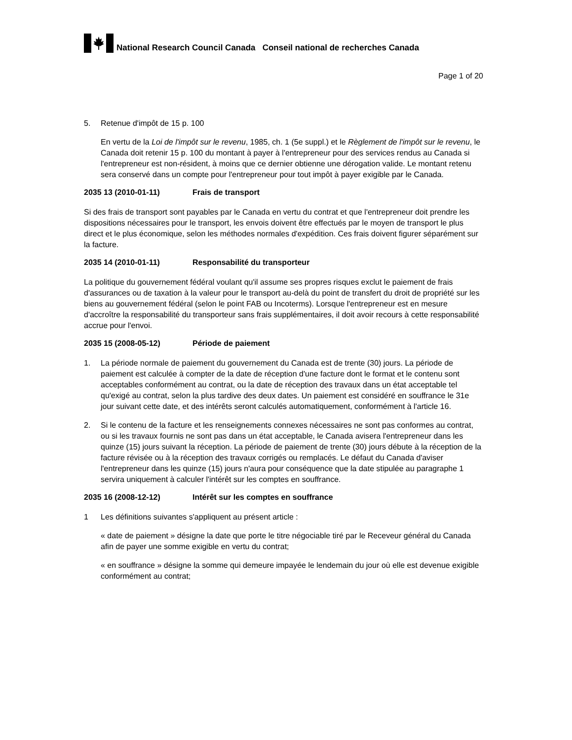National Research Council Canada Conseil national de recherches Canada
Page 1 of 20
5. Retenue d'impôt de 15 p. 100
En vertu de la Loi de l'impôt sur le revenu, 1985, ch. 1 (5e suppl.) et le Règlement de l'impôt sur le revenu, le Canada doit retenir 15 p. 100 du montant à payer à l'entrepreneur pour des services rendus au Canada si l'entrepreneur est non-résident, à moins que ce dernier obtienne une dérogation valide. Le montant retenu sera conservé dans un compte pour l'entrepreneur pour tout impôt à payer exigible par le Canada.
2035 13 (2010-01-11) Frais de transport
Si des frais de transport sont payables par le Canada en vertu du contrat et que l'entrepreneur doit prendre les dispositions nécessaires pour le transport, les envois doivent être effectués par le moyen de transport le plus direct et le plus économique, selon les méthodes normales d'expédition. Ces frais doivent figurer séparément sur la facture.
2035 14 (2010-01-11) Responsabilité du transporteur
La politique du gouvernement fédéral voulant qu'il assume ses propres risques exclut le paiement de frais d'assurances ou de taxation à la valeur pour le transport au-delà du point de transfert du droit de propriété sur les biens au gouvernement fédéral (selon le point FAB ou Incoterms). Lorsque l'entrepreneur est en mesure d'accroître la responsabilité du transporteur sans frais supplémentaires, il doit avoir recours à cette responsabilité accrue pour l'envoi.
2035 15 (2008-05-12) Période de paiement
1. La période normale de paiement du gouvernement du Canada est de trente (30) jours. La période de paiement est calculée à compter de la date de réception d'une facture dont le format et le contenu sont acceptables conformément au contrat, ou la date de réception des travaux dans un état acceptable tel qu'exigé au contrat, selon la plus tardive des deux dates. Un paiement est considéré en souffrance le 31e jour suivant cette date, et des intérêts seront calculés automatiquement, conformément à l'article 16.
2. Si le contenu de la facture et les renseignements connexes nécessaires ne sont pas conformes au contrat, ou si les travaux fournis ne sont pas dans un état acceptable, le Canada avisera l'entrepreneur dans les quinze (15) jours suivant la réception. La période de paiement de trente (30) jours débute à la réception de la facture révisée ou à la réception des travaux corrigés ou remplacés. Le défaut du Canada d'aviser l'entrepreneur dans les quinze (15) jours n'aura pour conséquence que la date stipulée au paragraphe 1 servira uniquement à calculer l'intérêt sur les comptes en souffrance.
2035 16 (2008-12-12) Intérêt sur les comptes en souffrance
1 Les définitions suivantes s'appliquent au présent article :
« date de paiement » désigne la date que porte le titre négociable tiré par le Receveur général du Canada afin de payer une somme exigible en vertu du contrat;
« en souffrance » désigne la somme qui demeure impayée le lendemain du jour où elle est devenue exigible conformément au contrat;